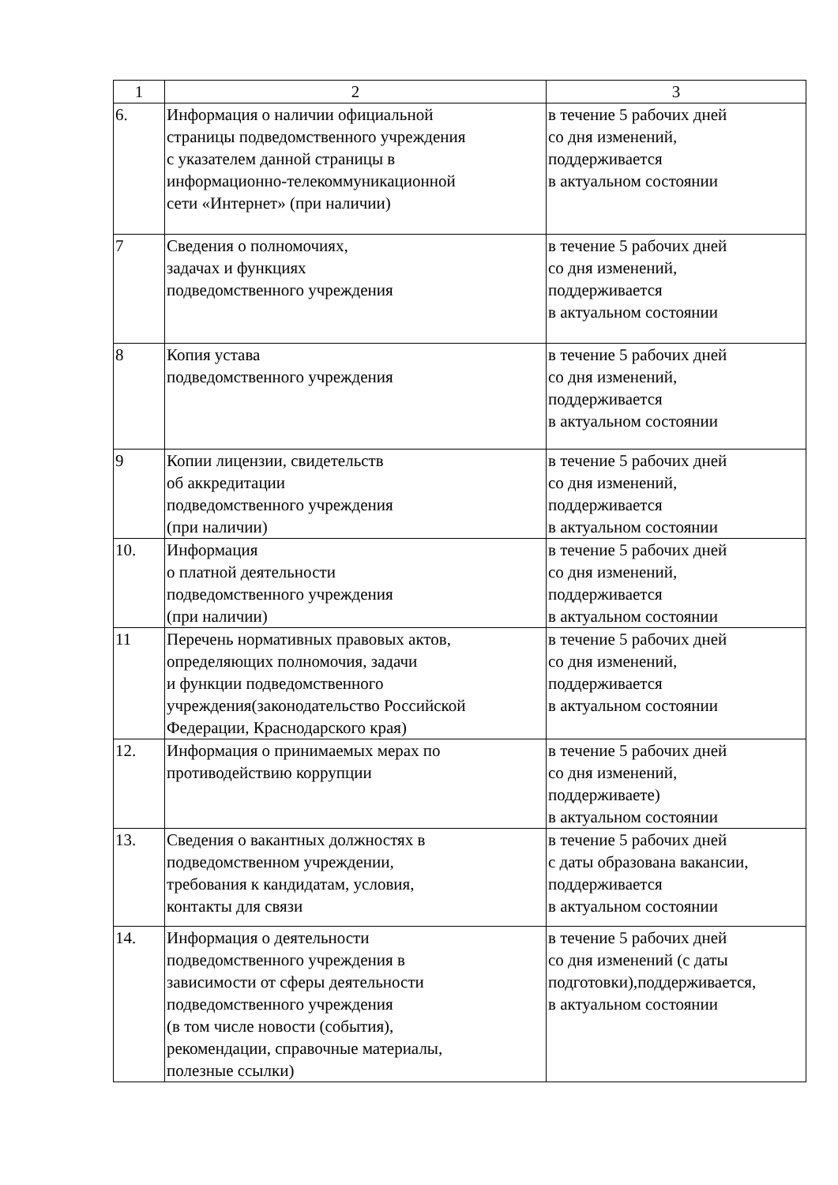| 1 | 2 | 3 |
| --- | --- | --- |
| 6. | Информация о наличии официальной страницы подведомственного учреждения с указателем данной страницы в информационно-телекоммуникационной сети «Интернет» (при наличии) | в течение 5 рабочих дней со дня изменений, поддерживается в актуальном состоянии |
| 7 | Сведения о полномочиях, задачах и функциях подведомственного учреждения | в течение 5 рабочих дней со дня изменений, поддерживается в актуальном состоянии |
| 8 | Копия устава подведомственного учреждения | в течение 5 рабочих дней со дня изменений, поддерживается в актуальном состоянии |
| 9 | Копии лицензии, свидетельств об аккредитации подведомственного учреждения (при наличии) | в течение 5 рабочих дней со дня изменений, поддерживается в актуальном состоянии |
| 10. | Информация о платной деятельности подведомственного учреждения (при наличии) | в течение 5 рабочих дней со дня изменений, поддерживается в актуальном состоянии |
| 11 | Перечень нормативных правовых актов, определяющих полномочия, задачи и функции подведомственного учреждения(законодательство Российской Федерации, Краснодарского края) | в течение 5 рабочих дней со дня изменений, поддерживается в актуальном состоянии |
| 12. | Информация о принимаемых мерах по противодействию коррупции | в течение 5 рабочих дней со дня изменений, поддерживаете) в актуальном состоянии |
| 13. | Сведения о вакантных должностях в подведомственном учреждении, требования к кандидатам, условия, контакты для связи | в течение 5 рабочих дней с даты образована вакансии, поддерживается в актуальном состоянии |
| 14. | Информация о деятельности подведомственного учреждения в зависимости от сферы деятельности подведомственного учреждения (в том числе новости (события), рекомендации, справочные материалы, полезные ссылки) | в течение 5 рабочих дней со дня изменений (с даты подготовки),поддерживается, в актуальном состоянии |